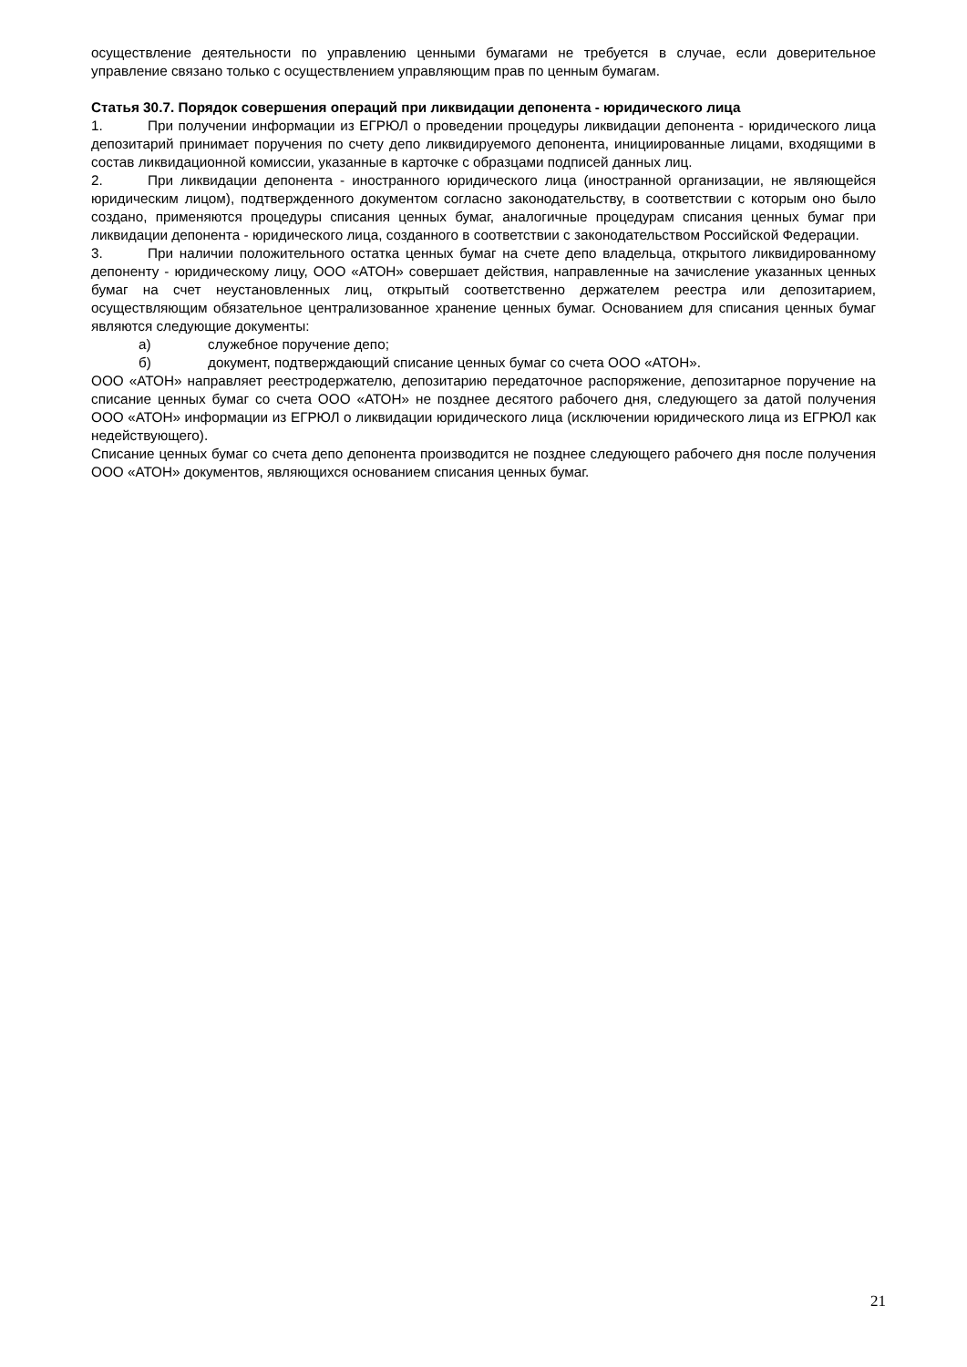осуществление деятельности по управлению ценными бумагами не требуется в случае, если доверительное управление связано только с осуществлением управляющим прав по ценным бумагам.
Статья 30.7. Порядок совершения операций при ликвидации депонента - юридического лица
1. При получении информации из ЕГРЮЛ о проведении процедуры ликвидации депонента - юридического лица депозитарий принимает поручения по счету депо ликвидируемого депонента, инициированные лицами, входящими в состав ликвидационной комиссии, указанные в карточке с образцами подписей данных лиц.
2. При ликвидации депонента - иностранного юридического лица (иностранной организации, не являющейся юридическим лицом), подтвержденного документом согласно законодательству, в соответствии с которым оно было создано, применяются процедуры списания ценных бумаг, аналогичные процедурам списания ценных бумаг при ликвидации депонента - юридического лица, созданного в соответствии с законодательством Российской Федерации.
3. При наличии положительного остатка ценных бумаг на счете депо владельца, открытого ликвидированному депоненту - юридическому лицу, ООО «АТОН» совершает действия, направленные на зачисление указанных ценных бумаг на счет неустановленных лиц, открытый соответственно держателем реестра или депозитарием, осуществляющим обязательное централизованное хранение ценных бумаг. Основанием для списания ценных бумаг являются следующие документы:
а) служебное поручение депо;
б) документ, подтверждающий списание ценных бумаг со счета ООО «АТОН».
ООО «АТОН» направляет реестродержателю, депозитарию передаточное распоряжение, депозитарное поручение на списание ценных бумаг со счета ООО «АТОН» не позднее десятого рабочего дня, следующего за датой получения ООО «АТОН» информации из ЕГРЮЛ о ликвидации юридического лица (исключении юридического лица из ЕГРЮЛ как недействующего).
Списание ценных бумаг со счета депо депонента производится не позднее следующего рабочего дня после получения ООО «АТОН» документов, являющихся основанием списания ценных бумаг.
21